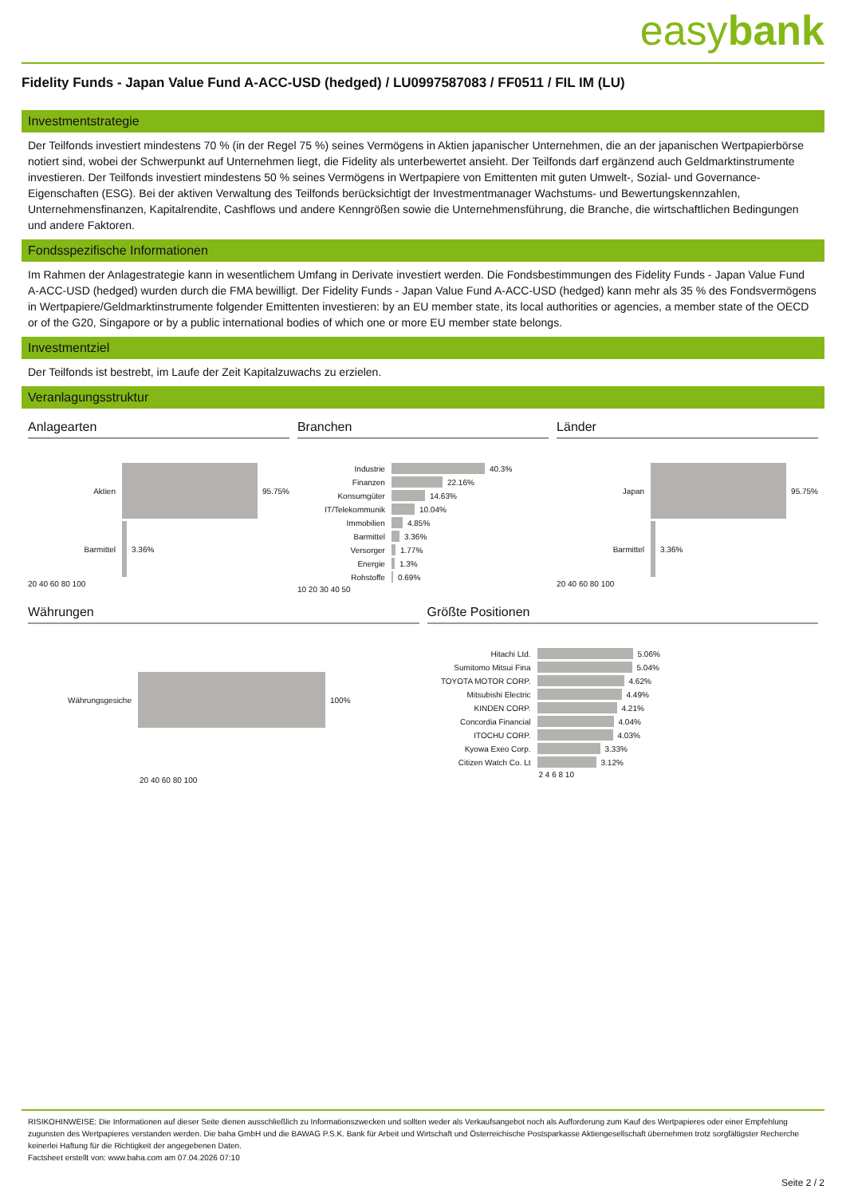easybank
Fidelity Funds - Japan Value Fund A-ACC-USD (hedged) / LU0997587083 / FF0511 / FIL IM (LU)
Investmentstrategie
Der Teilfonds investiert mindestens 70 % (in der Regel 75 %) seines Vermögens in Aktien japanischer Unternehmen, die an der japanischen Wertpapierbörse notiert sind, wobei der Schwerpunkt auf Unternehmen liegt, die Fidelity als unterbewertet ansieht. Der Teilfonds darf ergänzend auch Geldmarktinstrumente investieren. Der Teilfonds investiert mindestens 50 % seines Vermögens in Wertpapiere von Emittenten mit guten Umwelt-, Sozial- und Governance-Eigenschaften (ESG). Bei der aktiven Verwaltung des Teilfonds berücksichtigt der Investmentmanager Wachstums- und Bewertungskennzahlen, Unternehmensfinanzen, Kapitalrendite, Cashflows und andere Kenngrößen sowie die Unternehmensführung, die Branche, die wirtschaftlichen Bedingungen und andere Faktoren.
Fondsspezifische Informationen
Im Rahmen der Anlagestrategie kann in wesentlichem Umfang in Derivate investiert werden. Die Fondsbestimmungen des Fidelity Funds - Japan Value Fund A-ACC-USD (hedged) wurden durch die FMA bewilligt. Der Fidelity Funds - Japan Value Fund A-ACC-USD (hedged) kann mehr als 35 % des Fondsvermögens in Wertpapiere/Geldmarktinstrumente folgender Emittenten investieren: by an EU member state, its local authorities or agencies, a member state of the OECD or of the G20, Singapore or by a public international bodies of which one or more EU member state belongs.
Investmentziel
Der Teilfonds ist bestrebt, im Laufe der Zeit Kapitalzuwachs zu erzielen.
Veranlagungsstruktur
Anlagearten
Aktien 95.75%
Barmittel 3.36%
20 40 60 80 100
Branchen
Industrie 40.3%
Finanzen 22.16%
Konsumgüter 14.63%
IT/Telekommunik 10.04%
Immobilien 4.85%
Barmittel 3.36%
Versorger 1.77%
Energie 1.3%
Rohstoffe 0.69%
10 20 30 40 50
Länder
Japan 95.75%
Barmittel 3.36%
20 40 60 80 100
Währungen
Währungsgesiche 100%
20 40 60 80 100
Größte Positionen
Hitachi Ltd. 5.06%
Sumitomo Mitsui Fina 5.04%
TOYOTA MOTOR CORP. 4.62%
Mitsubishi Electric 4.49%
KINDEN CORP. 4.21%
Concordia Financial 4.04%
ITOCHU CORP. 4.03%
Kyowa Exeo Corp. 3.33%
Citizen Watch Co. Lt 3.12%
2 4 6 8 10
RISIKOHINWEISE: Die Informationen auf dieser Seite dienen ausschließlich zu Informationszwecken und sollten weder als Verkaufsangebot noch als Aufforderung zum Kauf des Wertpapieres oder einer Empfehlung zugunsten des Wertpapieres verstanden werden. Die baha GmbH und die BAWAG P.S.K. Bank für Arbeit und Wirtschaft und Österreichische Postsparkasse Aktiengesellschaft übernehmen trotz sorgfältigster Recherche keinerlei Haftung für die Richtigkeit der angegebenen Daten.
Factsheet erstellt von: www.baha.com am 07.04.2026 07:10
Seite 2 / 2